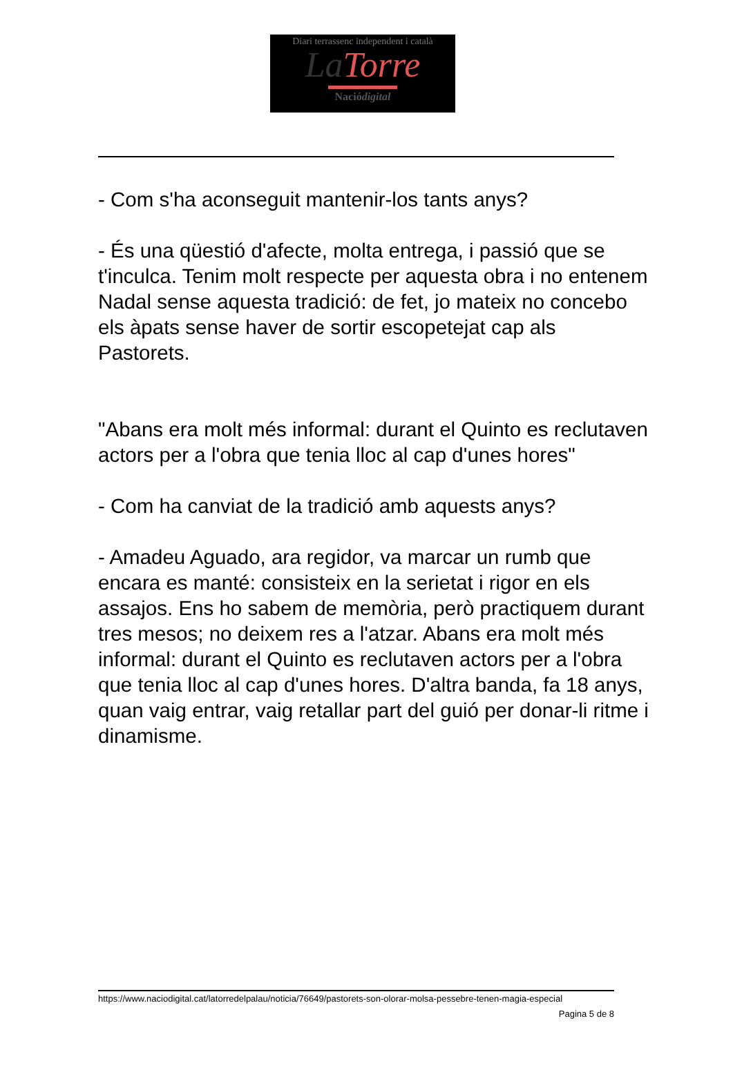Diari terrassenc independent i català
La Torre
Naciódigital
- Com s'ha aconseguit mantenir-los tants anys?
- És una qüestió d'afecte, molta entrega, i passió que se t'inculca. Tenim molt respecte per aquesta obra i no entenem Nadal sense aquesta tradició: de fet, jo mateix no concebo els àpats sense haver de sortir escopetejat cap als Pastorets.
"Abans era molt més informal: durant el Quinto es reclutaven actors per a l'obra que tenia lloc al cap d'unes hores"
- Com ha canviat de la tradició amb aquests anys?
- Amadeu Aguado, ara regidor, va marcar un rumb que encara es manté: consisteix en la serietat i rigor en els assajos. Ens ho sabem de memòria, però practiquem durant tres mesos; no deixem res a l'atzar. Abans era molt més informal: durant el Quinto es reclutaven actors per a l'obra que tenia lloc al cap d'unes hores. D'altra banda, fa 18 anys, quan vaig entrar, vaig retallar part del guió per donar-li ritme i dinamisme.
https://www.naciodigital.cat/latorredelpalau/noticia/76649/pastorets-son-olorar-molsa-pessebre-tenen-magia-especial
Pagina 5 de 8